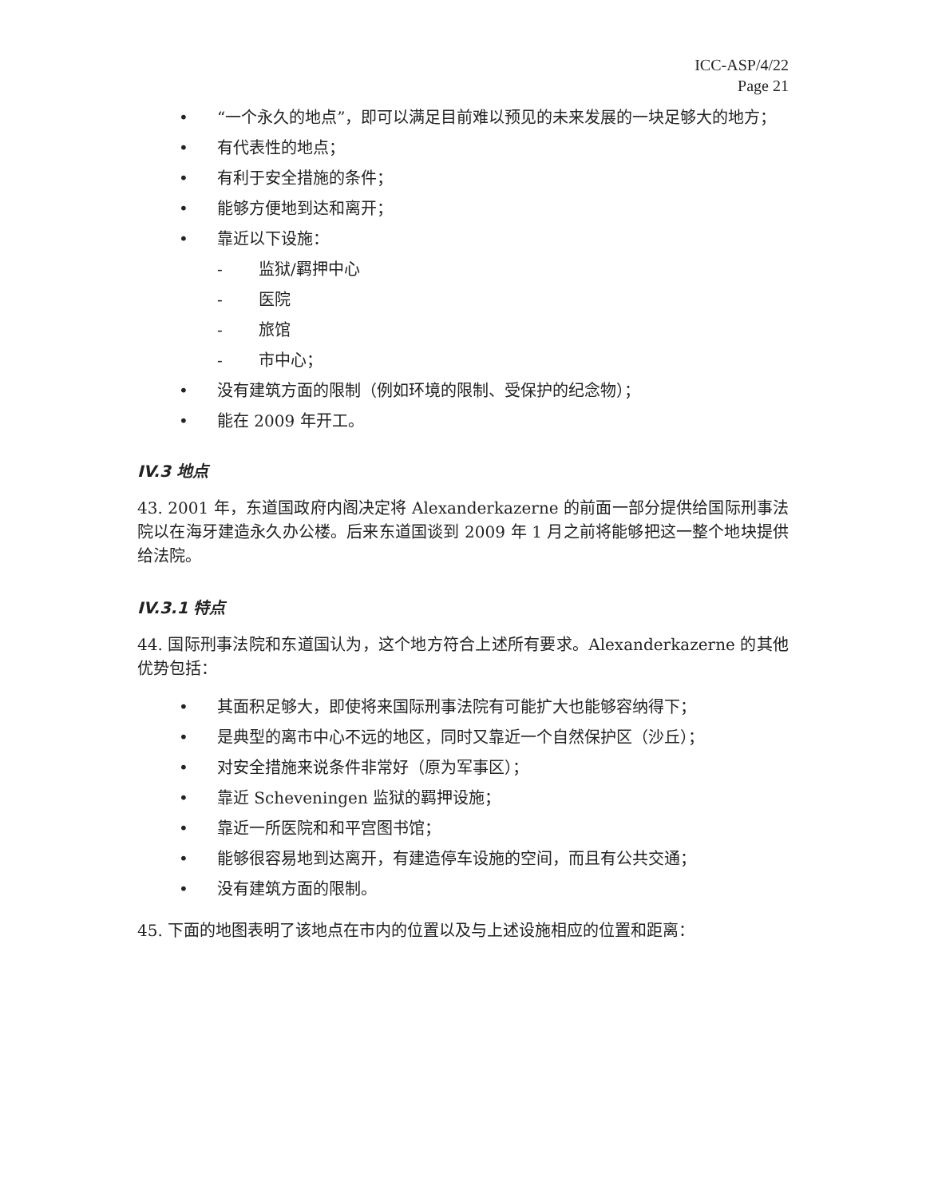ICC-ASP/4/22
Page 21
• “一个永久的地点”，即可以满足目前难以预见的未来发展的一块足够大的地方；
• 有代表性的地点；
• 有利于安全措施的条件；
• 能够方便地到达和离开；
• 靠近以下设施：
- 监狱/羁押中心
- 医院
- 旅馆
- 市中心；
• 没有建筑方面的限制（例如环境的限制、受保护的纪念物）；
• 能在 2009 年开工。
IV.3 地点
43. 2001 年，东道国政府内阁决定将 Alexanderkazerne 的前面一部分提供给国际刑事法院以在海牙建造永久办公楼。后来东道国谈到 2009 年 1 月之前将能够把这一整个地块提供给法院。
IV.3.1 特点
44. 国际刑事法院和东道国认为，这个地方符合上述所有要求。Alexanderkazerne 的其他优势包括：
• 其面积足够大，即使将来国际刑事法院有可能扩大也能够容纳得下；
• 是典型的离市中心不远的地区，同时又靠近一个自然保护区（沙丘）；
• 对安全措施来说条件非常好（原为军事区）；
• 靠近 Scheveningen 监狱的羁押设施；
• 靠近一所医院和和平宫图书馆；
• 能够很容易地到达离开，有建造停车设施的空间，而且有公共交通；
• 没有建筑方面的限制。
45. 下面的地图表明了该地点在市内的位置以及与上述设施相应的位置和距离：